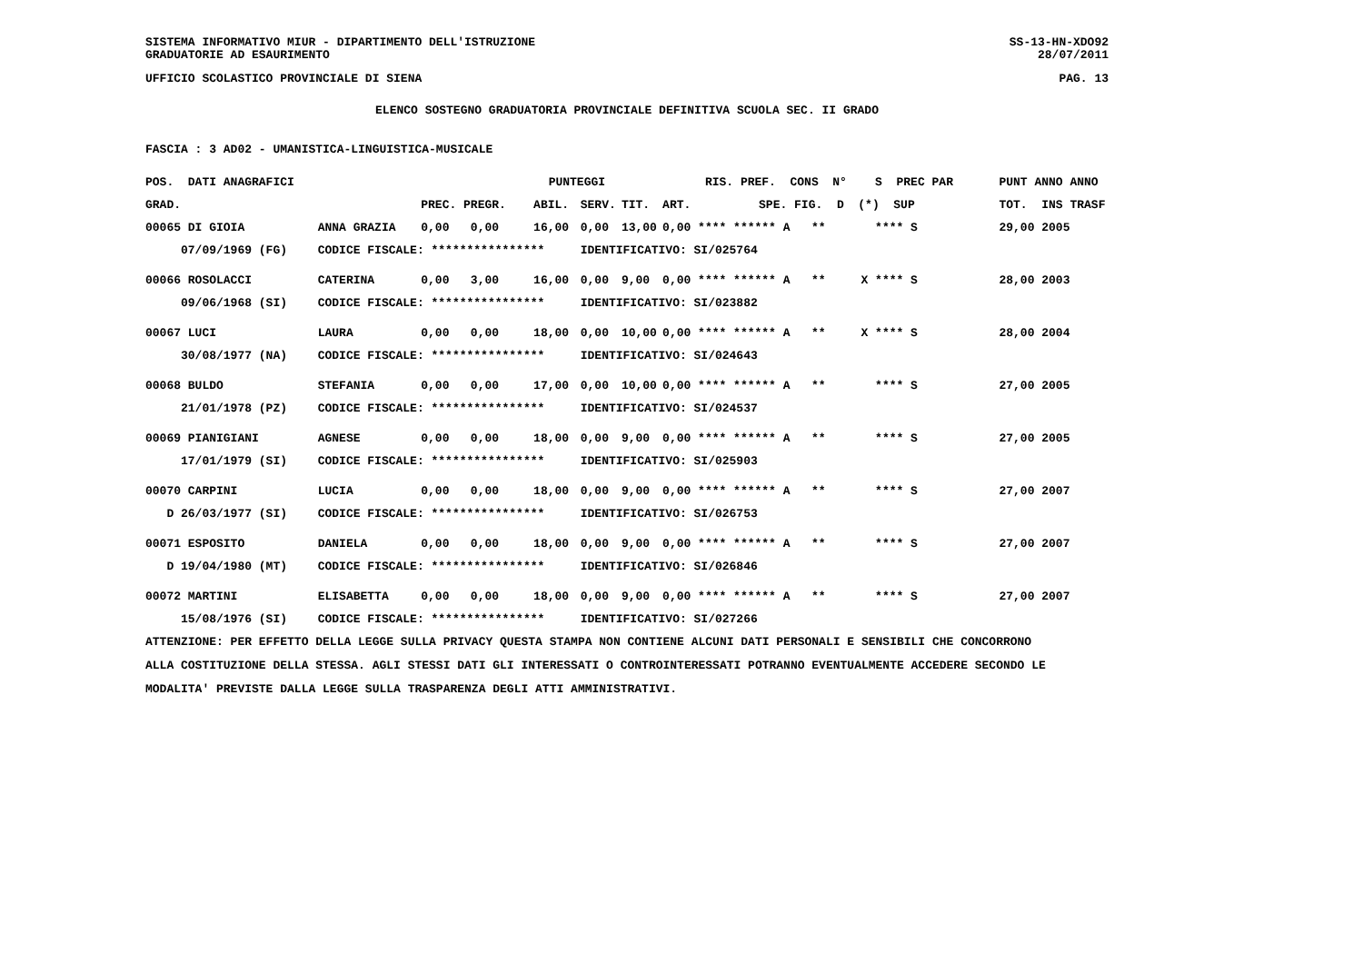SISTEMA INFORMATIVO MIUR - DIPARTIMENTO DELL'ISTRUZIONE SS-13-HN-XDO92
GRADUATORIE AD ESAURIMENTO 28/07/2011
UFFICIO SCOLASTICO PROVINCIALE DI SIENA PAG. 13
ELENCO SOSTEGNO GRADUATORIA PROVINCIALE DEFINITIVA SCUOLA SEC. II GRADO
FASCIA : 3 AD02 - UMANISTICA-LINGUISTICA-MUSICALE
| POS. DATI ANAGRAFICI | | PUNTEGGI | | | | RIS. PREF. CONS N° S PREC PAR | | PUNT ANNO ANNO |
| --- | --- | --- | --- | --- | --- | --- | --- | --- |
| GRAD. | | PREC. PREGR. | ABIL. | SERV. | TIT. | ART. | SPE. FIG. D (*) SUP | TOT. INS TRASF |
| 00065 DI GIOIA | ANNA GRAZIA | 0,00 0,00 | 16,00 | 0,00 | 13,00 | 0,00 **** ****** A ** **** S | | 29,00 2005 |
| 07/09/1969 (FG) | CODICE FISCALE: **************** | | | IDENTIFICATIVO: SI/025764 | | | | |
| 00066 ROSOLACCI | CATERINA | 0,00 3,00 | 16,00 | 0,00 | 9,00 | 0,00 **** ****** A ** X **** S | | 28,00 2003 |
| 09/06/1968 (SI) | CODICE FISCALE: **************** | | | IDENTIFICATIVO: SI/023882 | | | | |
| 00067 LUCI | LAURA | 0,00 0,00 | 18,00 | 0,00 | 10,00 | 0,00 **** ****** A ** X **** S | | 28,00 2004 |
| 30/08/1977 (NA) | CODICE FISCALE: **************** | | | IDENTIFICATIVO: SI/024643 | | | | |
| 00068 BULDO | STEFANIA | 0,00 0,00 | 17,00 | 0,00 | 10,00 | 0,00 **** ****** A ** **** S | | 27,00 2005 |
| 21/01/1978 (PZ) | CODICE FISCALE: **************** | | | IDENTIFICATIVO: SI/024537 | | | | |
| 00069 PIANIGIANI | AGNESE | 0,00 0,00 | 18,00 | 0,00 | 9,00 | 0,00 **** ****** A ** **** S | | 27,00 2005 |
| 17/01/1979 (SI) | CODICE FISCALE: **************** | | | IDENTIFICATIVO: SI/025903 | | | | |
| 00070 CARPINI | LUCIA | 0,00 0,00 | 18,00 | 0,00 | 9,00 | 0,00 **** ****** A ** **** S | | 27,00 2007 |
| D 26/03/1977 (SI) | CODICE FISCALE: **************** | | | IDENTIFICATIVO: SI/026753 | | | | |
| 00071 ESPOSITO | DANIELA | 0,00 0,00 | 18,00 | 0,00 | 9,00 | 0,00 **** ****** A ** **** S | | 27,00 2007 |
| D 19/04/1980 (MT) | CODICE FISCALE: **************** | | | IDENTIFICATIVO: SI/026846 | | | | |
| 00072 MARTINI | ELISABETTA | 0,00 0,00 | 18,00 | 0,00 | 9,00 | 0,00 **** ****** A ** **** S | | 27,00 2007 |
| 15/08/1976 (SI) | CODICE FISCALE: **************** | | | IDENTIFICATIVO: SI/027266 | | | | |
ATTENZIONE: PER EFFETTO DELLA LEGGE SULLA PRIVACY QUESTA STAMPA NON CONTIENE ALCUNI DATI PERSONALI E SENSIBILI CHE CONCORRONO
ALLA COSTITUZIONE DELLA STESSA. AGLI STESSI DATI GLI INTERESSATI O CONTROINTERESSATI POTRANNO EVENTUALMENTE ACCEDERE SECONDO LE
MODALITA' PREVISTE DALLA LEGGE SULLA TRASPARENZA DEGLI ATTI AMMINISTRATIVI.